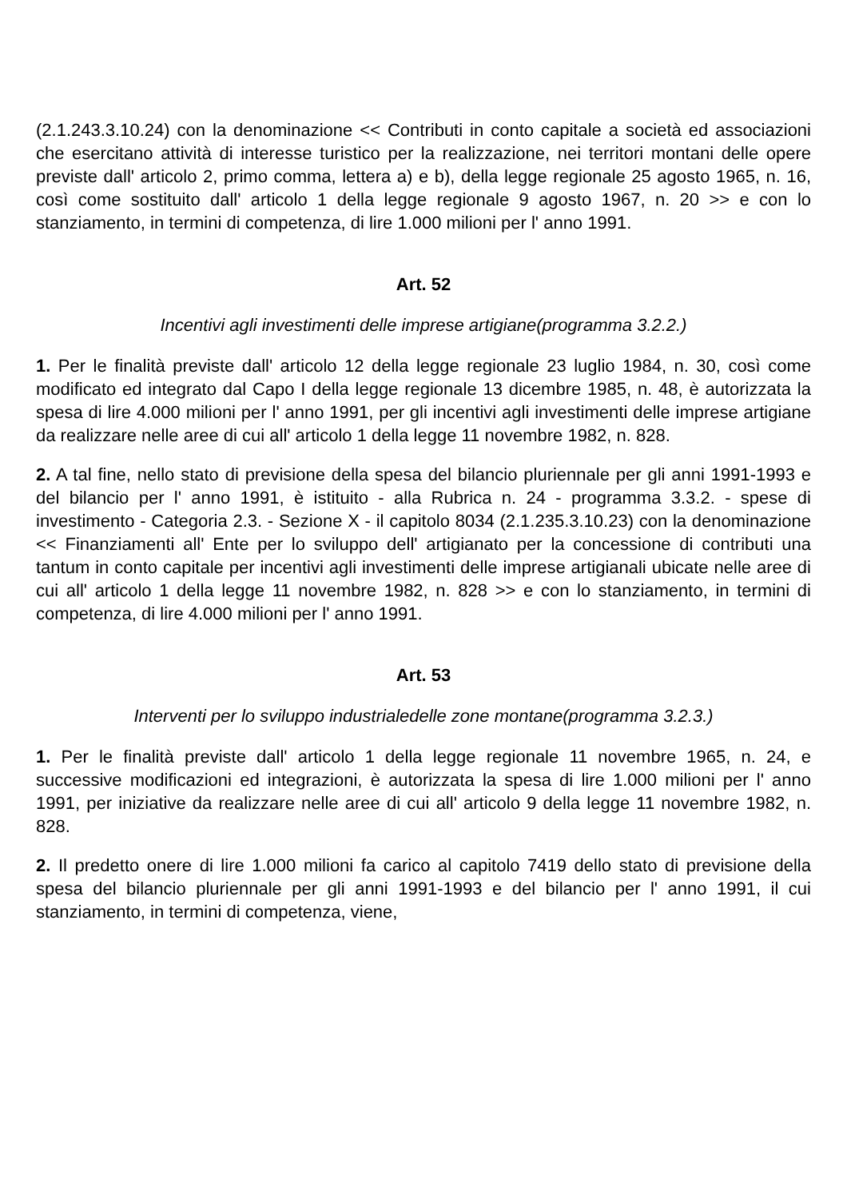(2.1.243.3.10.24) con la denominazione << Contributi in conto capitale a società ed associazioni che esercitano attività di interesse turistico per la realizzazione, nei territori montani delle opere previste dall' articolo 2, primo comma, lettera a) e b), della legge regionale 25 agosto 1965, n. 16, così come sostituito dall' articolo 1 della legge regionale 9 agosto 1967, n. 20 >> e con lo stanziamento, in termini di competenza, di lire 1.000 milioni per l' anno 1991.
Art. 52
Incentivi agli investimenti delle imprese artigiane(programma 3.2.2.)
1. Per le finalità previste dall' articolo 12 della legge regionale 23 luglio 1984, n. 30, così come modificato ed integrato dal Capo I della legge regionale 13 dicembre 1985, n. 48, è autorizzata la spesa di lire 4.000 milioni per l' anno 1991, per gli incentivi agli investimenti delle imprese artigiane da realizzare nelle aree di cui all' articolo 1 della legge 11 novembre 1982, n. 828.
2. A tal fine, nello stato di previsione della spesa del bilancio pluriennale per gli anni 1991-1993 e del bilancio per l' anno 1991, è istituito - alla Rubrica n. 24 - programma 3.3.2. - spese di investimento - Categoria 2.3. - Sezione X - il capitolo 8034 (2.1.235.3.10.23) con la denominazione << Finanziamenti all' Ente per lo sviluppo dell' artigianato per la concessione di contributi una tantum in conto capitale per incentivi agli investimenti delle imprese artigianali ubicate nelle aree di cui all' articolo 1 della legge 11 novembre 1982, n. 828 >> e con lo stanziamento, in termini di competenza, di lire 4.000 milioni per l' anno 1991.
Art. 53
Interventi per lo sviluppo industrialedelle zone montane(programma 3.2.3.)
1. Per le finalità previste dall' articolo 1 della legge regionale 11 novembre 1965, n. 24, e successive modificazioni ed integrazioni, è autorizzata la spesa di lire 1.000 milioni per l' anno 1991, per iniziative da realizzare nelle aree di cui all' articolo 9 della legge 11 novembre 1982, n. 828.
2. Il predetto onere di lire 1.000 milioni fa carico al capitolo 7419 dello stato di previsione della spesa del bilancio pluriennale per gli anni 1991-1993 e del bilancio per l' anno 1991, il cui stanziamento, in termini di competenza, viene,